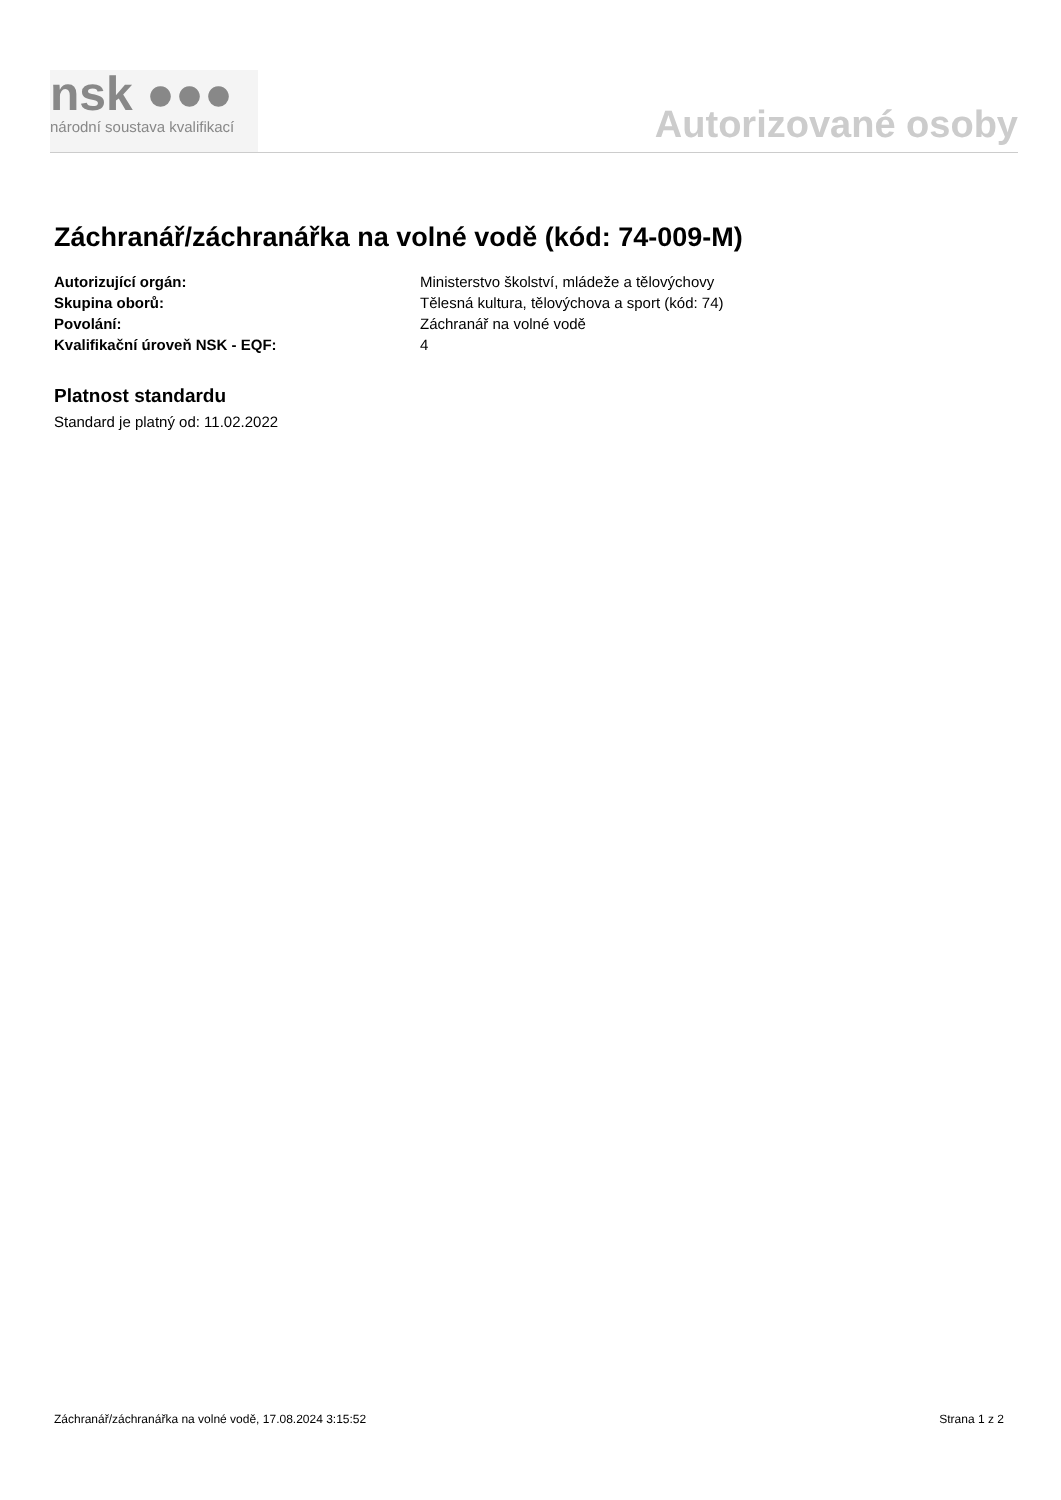nsk ●●●
národní soustava kvalifikací
Autorizované osoby
Záchranář/záchranářka na volné vodě (kód: 74-009-M)
Autorizující orgán: Ministerstvo školství, mládeže a tělovýchovy
Skupina oborů: Tělesná kultura, tělovýchova a sport (kód: 74)
Povolání: Záchranář na volné vodě
Kvalifikační úroveň NSK - EQF: 4
Platnost standardu
Standard je platný od: 11.02.2022
Záchranář/záchranářka na volné vodě, 17.08.2024 3:15:52 Strana 1 z 2